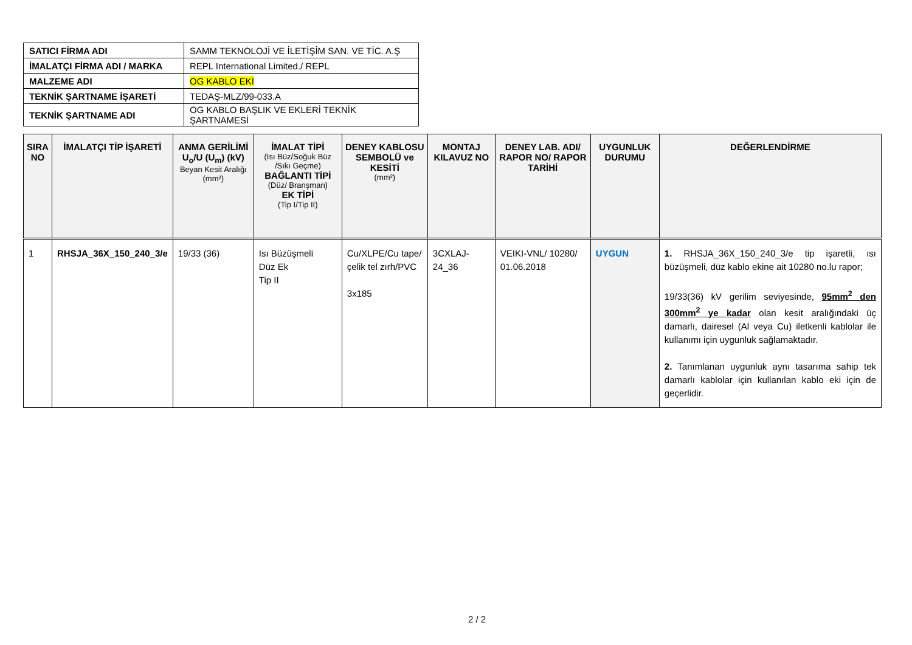| SATICI FİRMA ADI | SAMM TEKNOLOJİ VE İLETİŞİM SAN. VE TİC. A.Ş |
| İMALATÇI FİRMA ADI / MARKA | REPL International Limited./ REPL |
| MALZEME ADI | OG KABLO EKİ |
| TEKNİK ŞARTNAME İŞARETİ | TEDAŞ-MLZ/99-033.A |
| TEKNİK ŞARTNAME ADI | OG KABLO BAŞLIK VE EKLERİ TEKNİK ŞARTNAMESİ |
| SIRA NO | İMALATÇI TİP İŞARETİ | ANMA GERİLİMİ U<sub>o</sub>/U (U<sub>m</sub>) (kV) Beyan Kesit Aralığı (mm²) | İMALAT TİPİ (Isı Büz/Soğuk Büz /Sıkı Geçme) BAĞLANTI TİPİ (Düz/ Branşman) EK TİPİ (Tip I/Tip II) | DENEY KABLOSU SEMBOLÜ ve KESİTİ (mm²) | MONTAJ KILAVUZ NO | DENEY LAB. ADI/ RAPOR NO/ RAPOR TARİHİ | UYGUNLUK DURUMU | DEĞERLENDİRME |
| --- | --- | --- | --- | --- | --- | --- | --- | --- |
| 1 | RHSJA_36X_150_240_3/e | 19/33 (36) | Isı Büzüşmeli Düz Ek Tip II | Cu/XLPE/Cu tape/ çelik tel zırh/PVC 3x185 | 3CXLAJ-24_36 | VEIKI-VNL/ 10280/ 01.06.2018 | UYGUN | 1. RHSJA_36X_150_240_3/e tip işaretli, ısı büzüşmeli, düz kablo ekine ait 10280 no.lu rapor; 19/33(36) kV gerilim seviyesinde, 95mm<sup>2</sup> den 300mm<sup>2</sup> ye kadar olan kesit aralığındaki üç damarlı, dairesel (Al veya Cu) iletkenli kablolar ile kullanımı için uygunluk sağlamaktadır. 2. Tanımlanan uygunluk aynı tasarıma sahip tek damarlı kablolar için kullanılan kablo eki için de geçerlidir. |
2 / 2